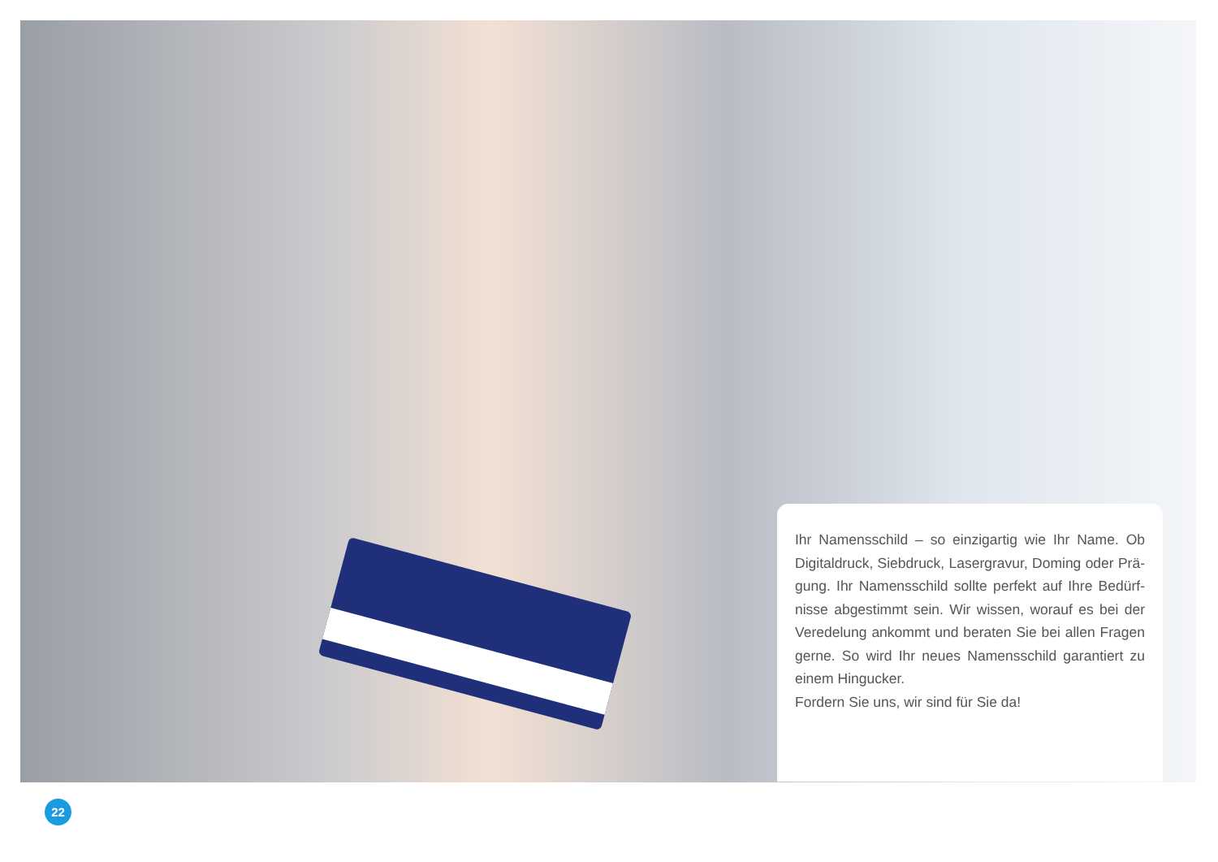Ihr Namensschild – so einzigartig wie Ihr Name. Ob Digitaldruck, Siebdruck, Lasergravur, Doming oder Prä­gung. Ihr Namensschild sollte perfekt auf Ihre Bedürf­nisse abgestimmt sein. Wir wissen, worauf es bei der Veredelung ankommt und beraten Sie bei allen Fragen gerne. So wird Ihr neues Namensschild garantiert zu einem Hingucker.
Fordern Sie uns, wir sind für Sie da!
22